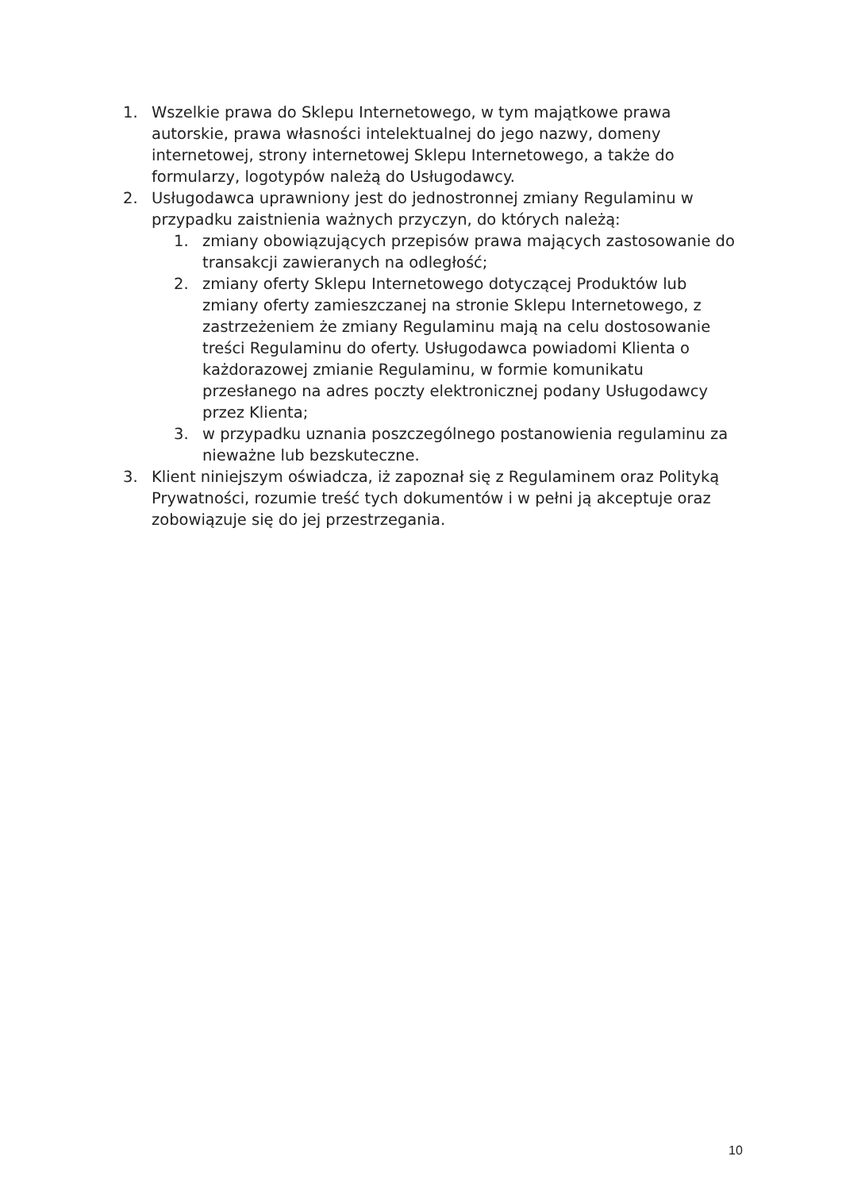1. Wszelkie prawa do Sklepu Internetowego, w tym majątkowe prawa autorskie, prawa własności intelektualnej do jego nazwy, domeny internetowej, strony internetowej Sklepu Internetowego, a także do formularzy, logotypów należą do Usługodawcy.
2. Usługodawca uprawniony jest do jednostronnej zmiany Regulaminu w przypadku zaistnienia ważnych przyczyn, do których należą:
1. zmiany obowiązujących przepisów prawa mających zastosowanie do transakcji zawieranych na odległość;
2. zmiany oferty Sklepu Internetowego dotyczącej Produktów lub zmiany oferty zamieszczanej na stronie Sklepu Internetowego, z zastrzeżeniem że zmiany Regulaminu mają na celu dostosowanie treści Regulaminu do oferty. Usługodawca powiadomi Klienta o każdorazowej zmianie Regulaminu, w formie komunikatu przesłanego na adres poczty elektronicznej podany Usługodawcy przez Klienta;
3. w przypadku uznania poszczególnego postanowienia regulaminu za nieważne lub bezskuteczne.
3. Klient niniejszym oświadcza, iż zapoznał się z Regulaminem oraz Polityką Prywatności, rozumie treść tych dokumentów i w pełni ją akceptuje oraz zobowiązuje się do jej przestrzegania.
10